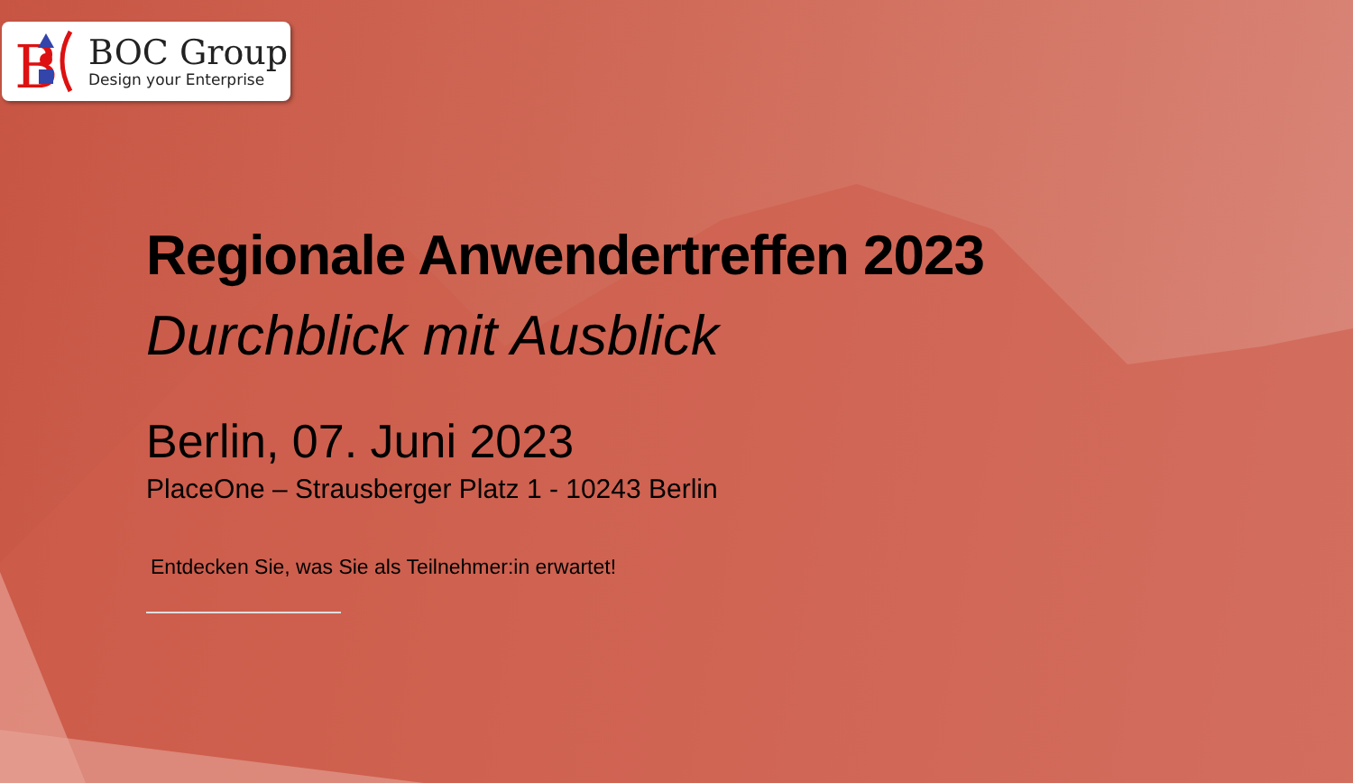B
BOC Group
Design your Enterprise
Regionale Anwendertreffen 2023
Durchblick mit Ausblick
Berlin, 07. Juni 2023
PlaceOne – Strausberger Platz 1 - 10243 Berlin
Entdecken Sie, was Sie als Teilnehmer:in erwartet!